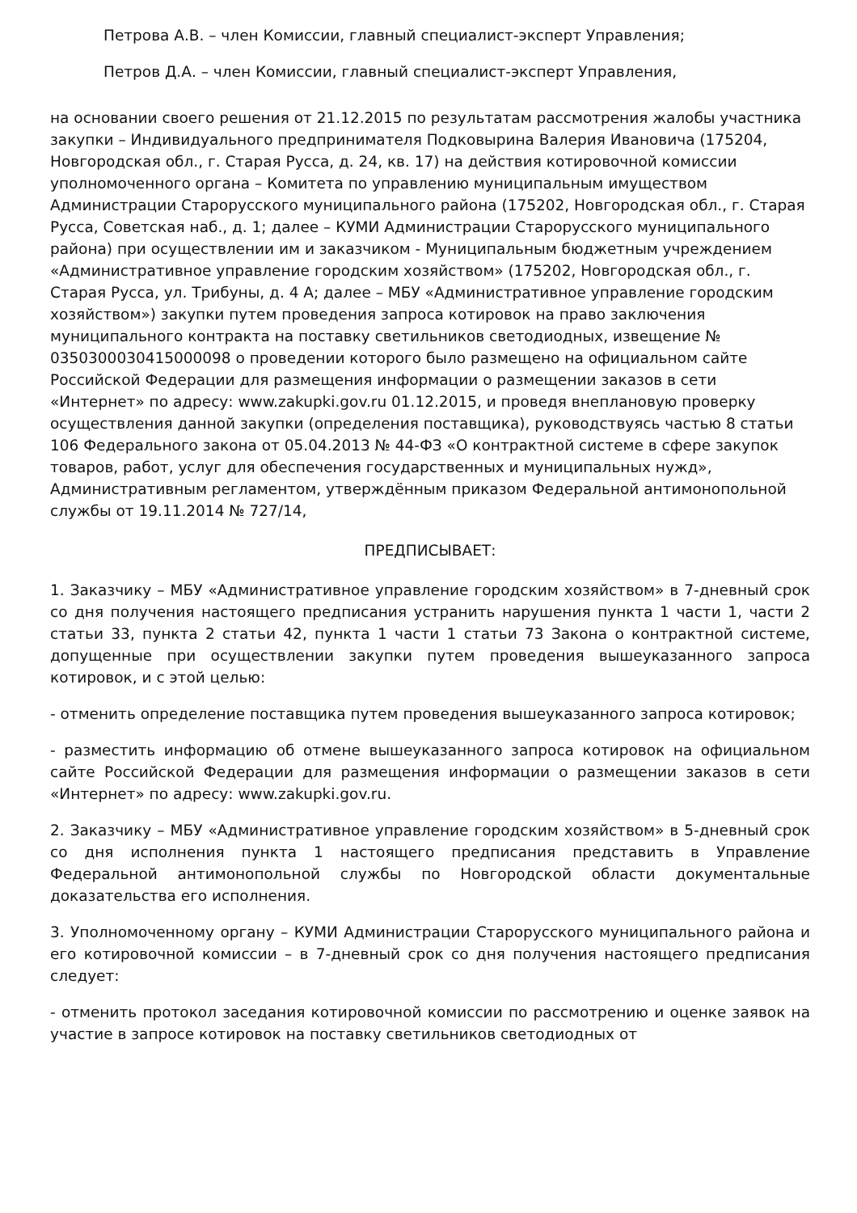Петрова А.В. – член Комиссии, главный специалист-эксперт Управления;
Петров Д.А. – член Комиссии, главный специалист-эксперт Управления,
на основании своего решения от 21.12.2015 по результатам рассмотрения жалобы участника закупки – Индивидуального предпринимателя Подковырина Валерия Ивановича (175204, Новгородская обл., г. Старая Русса, д. 24, кв. 17) на действия котировочной комиссии уполномоченного органа – Комитета по управлению муниципальным имуществом Администрации Старорусского муниципального района (175202, Новгородская обл., г. Старая Русса, Советская наб., д. 1; далее – КУМИ Администрации Старорусского муниципального района) при осуществлении им и заказчиком - Муниципальным бюджетным учреждением «Административное управление городским хозяйством» (175202, Новгородская обл., г. Старая Русса, ул. Трибуны, д. 4 А; далее – МБУ «Административное управление городским хозяйством») закупки путем проведения запроса котировок на право заключения муниципального контракта на поставку светильников светодиодных, извещение № 0350300030415000098 о проведении которого было размещено на официальном сайте Российской Федерации для размещения информации о размещении заказов в сети «Интернет» по адресу: www.zakupki.gov.ru 01.12.2015, и проведя внеплановую проверку осуществления данной закупки (определения поставщика), руководствуясь частью 8 статьи 106 Федерального закона от 05.04.2013 № 44-ФЗ «О контрактной системе в сфере закупок товаров, работ, услуг для обеспечения государственных и муниципальных нужд», Административным регламентом, утверждённым приказом Федеральной антимонопольной службы от 19.11.2014 № 727/14,
ПРЕДПИСЫВАЕТ:
1. Заказчику – МБУ «Административное управление городским хозяйством» в 7-дневный срок со дня получения настоящего предписания устранить нарушения пункта 1 части 1, части 2 статьи 33, пункта 2 статьи 42, пункта 1 части 1 статьи 73 Закона о контрактной системе, допущенные при осуществлении закупки путем проведения вышеуказанного запроса котировок, и с этой целью:
- отменить определение поставщика путем проведения вышеуказанного запроса котировок;
- разместить информацию об отмене вышеуказанного запроса котировок на официальном сайте Российской Федерации для размещения информации о размещении заказов в сети «Интернет» по адресу: www.zakupki.gov.ru.
2. Заказчику – МБУ «Административное управление городским хозяйством» в 5-дневный срок со дня исполнения пункта 1 настоящего предписания представить в Управление Федеральной антимонопольной службы по Новгородской области документальные доказательства его исполнения.
3. Уполномоченному органу – КУМИ Администрации Старорусского муниципального района и его котировочной комиссии – в 7-дневный срок со дня получения настоящего предписания следует:
- отменить протокол заседания котировочной комиссии по рассмотрению и оценке заявок на участие в запросе котировок на поставку светильников светодиодных от